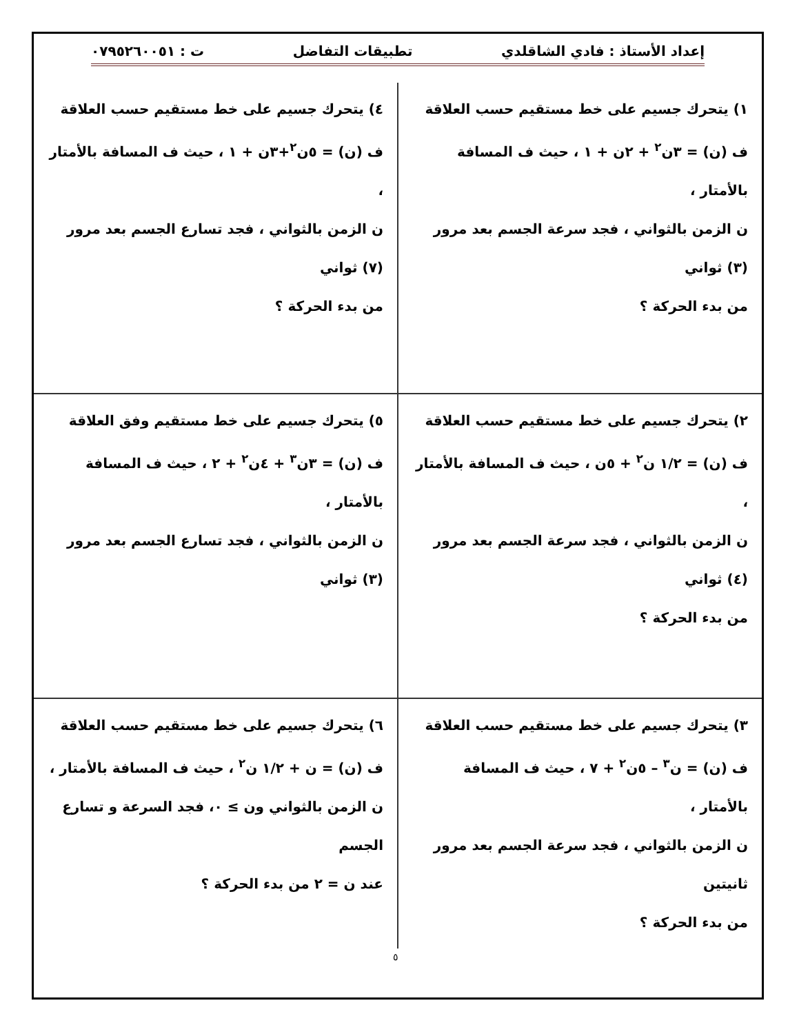إعداد الأستاذ : فادي الشاقلدي تطبيقات التفاضل ت : ٠٧٩٥٢٦٠٠٥١
| ١) يتحرك جسيم على خط مستقيم حسب العلاقة ف (ن) = ٣ن<sup>٢</sup> + ٢ن + ١ ، حيث ف المسافة بالأمتار ، ن الزمن بالثواني ، فجد سرعة الجسم بعد مرور (٣) ثواني من بدء الحركة ؟ | ٤) يتحرك جسيم على خط مستقيم حسب العلاقة ف (ن) = ٥ن<sup>٢</sup>+٣ن + ١ ، حيث ف المسافة بالأمتار ، ن الزمن بالثواني ، فجد تسارع الجسم بعد مرور (٧) ثواني من بدء الحركة ؟ |
| ٢) يتحرك جسيم على خط مستقيم حسب العلاقة ف (ن) = ١/٢ ن<sup>٢</sup> + ٥ن ، حيث ف المسافة بالأمتار ، ن الزمن بالثواني ، فجد سرعة الجسم بعد مرور (٤) ثواني من بدء الحركة ؟ | ٥) يتحرك جسيم على خط مستقيم وفق العلاقة ف (ن) = ٣ن<sup>٣</sup> + ٤ن<sup>٢</sup> + ٢ ، حيث ف المسافة بالأمتار ، ن الزمن بالثواني ، فجد تسارع الجسم بعد مرور (٣) ثواني |
| ٣) يتحرك جسيم على خط مستقيم حسب العلاقة ف (ن) = ن<sup>٣</sup> – ٥ن<sup>٢</sup> + ٧ ، حيث ف المسافة بالأمتار ، ن الزمن بالثواني ، فجد سرعة الجسم بعد مرور ثانيتين من بدء الحركة ؟ | ٦) يتحرك جسيم على خط مستقيم حسب العلاقة ف (ن) = ن + ١/٢ ن<sup>٢</sup> ، حيث ف المسافة بالأمتار ، ن الزمن بالثواني ون ≥ ٠، فجد السرعة و تسارع الجسم عند ن = ٢ من بدء الحركة ؟ |
٥